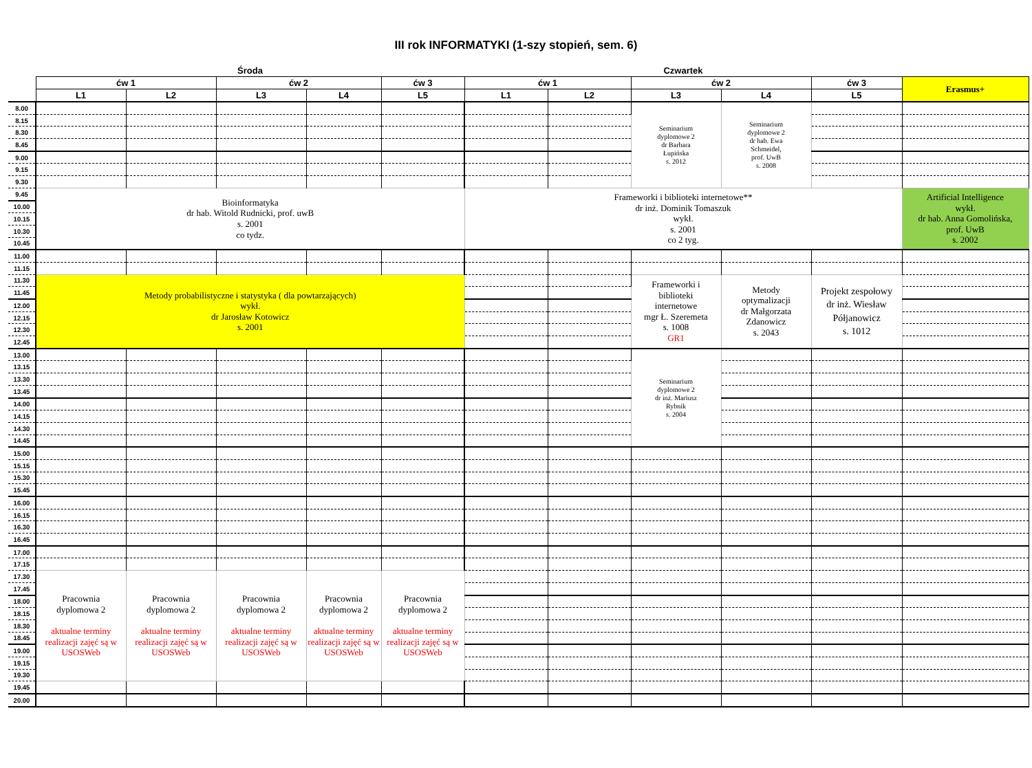III rok INFORMATYKI (1-szy stopień, sem. 6)
| | Środa | | | | | Czwartek | | | | | |
| --- | --- | --- | --- | --- | --- | --- | --- | --- | --- | --- | --- |
| | ćw 1 | | ćw 2 | | ćw 3 | ćw 1 | | ćw 2 | | ćw 3 | Erasmus+ |
| | L1 | L2 | L3 | L4 | L5 | L1 | L2 | L3 | L4 | L5 | |
| 8.00 | | | | | | | | Seminarium dyplomowe 2 dr Barbara Łupińska s. 2012 | Seminarium dyplomowe 2 dr hab. Ewa Schmeidel, prof. UwB s. 2008 | | |
| 8.15 | | | | | | | | | | | |
| 8.30 | | | | | | | | | | | |
| 8.45 | | | | | | | | | | | |
| 9.00 | | | | | | | | | | | |
| 9.15 | | | | | | | | | | | |
| 9.30 | | | | | | | | | | | |
| 9.45 | Bioinformatyka dr hab. Witold Rudnicki, prof. uwB s. 2001 co tydz. | | | | | Frameworki i biblioteki internetowe** dr inż. Dominik Tomaszuk wykł. s. 2001 co 2 tyg. | | | | | Artificial Intelligence wykł. dr hab. Anna Gomolińska, prof. UwB s. 2002 |
| 10.00 | | | | | | | | | | | |
| 10.15 | | | | | | | | | | | |
| 10.30 | | | | | | | | | | | |
| 10.45 | | | | | | | | | | | |
| 11.00 | | | | | | | | | | | |
| 11.15 | | | | | | | | | | | |
| 11.30 | Metody probabilistyczne i statystyka ( dla powtarzających) wykł. dr Jarosław Kotowicz s. 2001 | | | | | | | Frameworki i biblioteki internetowe mgr Ł. Szeremeta s. 1008 GR1 | Metody optymalizacji dr Małgorzata Zdanowicz s. 2043 | Projekt zespołowy dr inż. Wiesław Półjanowicz s. 1012 | |
| 11.45 | | | | | | | | | | | |
| 12.00 | | | | | | | | | | | |
| 12.15 | | | | | | | | | | | |
| 12.30 | | | | | | | | | | | |
| 12.45 | | | | | | | | | | | |
| 13.00 | | | | | | | | Seminarium dyplomowe 2 dr inż. Mariusz Rybnik s. 2004 | | | |
| 13.15 | | | | | | | | | | | |
| 13.30 | | | | | | | | | | | |
| 13.45 | | | | | | | | | | | |
| 14.00 | | | | | | | | | | | |
| 14.15 | | | | | | | | | | | |
| 14.30 | | | | | | | | | | | |
| 14.45 | | | | | | | | | | | |
| 15.00 | | | | | | | | | | | |
| 15.15 | | | | | | | | | | | |
| 15.30 | | | | | | | | | | | |
| 15.45 | | | | | | | | | | | |
| 16.00 | | | | | | | | | | | |
| 16.15 | | | | | | | | | | | |
| 16.30 | | | | | | | | | | | |
| 16.45 | | | | | | | | | | | |
| 17.00 | | | | | | | | | | | |
| 17.15 | | | | | | | | | | | |
| 17.30 | Pracownia dyplomowa 2 aktualne terminy realizacji zajęć są w USOSWeb | Pracownia dyplomowa 2 aktualne terminy realizacji zajęć są w USOSWeb | Pracownia dyplomowa 2 aktualne terminy realizacji zajęć są w USOSWeb | Pracownia dyplomowa 2 aktualne terminy realizacji zajęć są w USOSWeb | Pracownia dyplomowa 2 aktualne terminy realizacji zajęć są w USOSWeb | | | | | | |
| 17.45 | | | | | | | | | | | |
| 18.00 | | | | | | | | | | | |
| 18.15 | | | | | | | | | | | |
| 18.30 | | | | | | | | | | | |
| 18.45 | | | | | | | | | | | |
| 19.00 | | | | | | | | | | | |
| 19.15 | | | | | | | | | | | |
| 19.30 | | | | | | | | | | | |
| 19.45 | | | | | | | | | | | |
| 20.00 | | | | | | | | | | | |